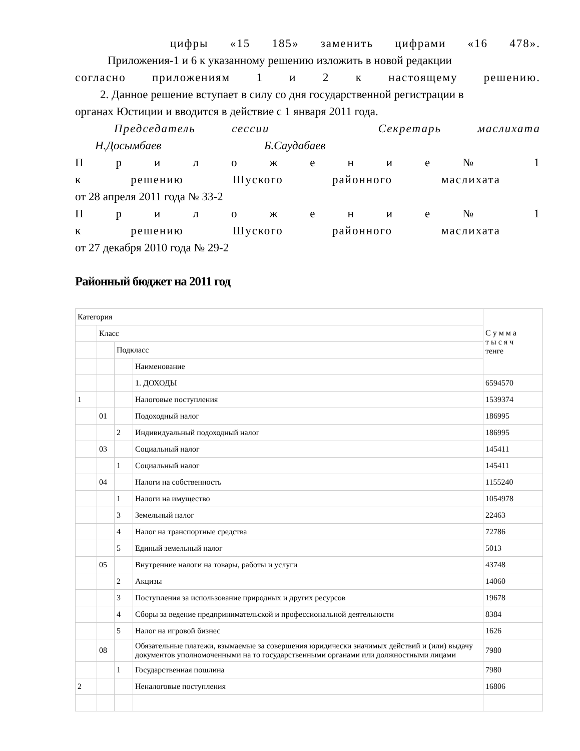цифры «15 185» заменить цифрами «16 478».
Приложения-1 и 6 к указанному решению изложить в новой редакции
согласно приложениям 1 и 2 к настоящему решению.
2. Данное решение вступает в силу со дня государственной регистрации в
органах Юстиции и вводится в действие с 1 января 2011 года.
Председатель сессии Секретарь маслихата
Н.Досымбаев Б.Саудабаев
П р и л о ж е н и е № 1
к решению Шуского районного маслихата
от 28 апреля 2011 года № 33-2
П р и л о ж е н и е № 1
к решению Шуского районного маслихата
от 27 декабря 2010 года № 29-2
Районный бюджет на 2011 год
| Категория | | | | С у м м а т ы с я ч тенге |
| | Класс | | | |
| | | Подкласс | | |
| | | | Наименование | |
| | | | 1. ДОХОДЫ | 6594570 |
| 1 | | | Налоговые поступления | 1539374 |
| | 01 | | Подоходный налог | 186995 |
| | | 2 | Индивидуальный подоходный налог | 186995 |
| | 03 | | Социальный налог | 145411 |
| | | 1 | Социальный налог | 145411 |
| | 04 | | Налоги на собственность | 1155240 |
| | | 1 | Налоги на имущество | 1054978 |
| | | 3 | Земельный налог | 22463 |
| | | 4 | Налог на транспортные средства | 72786 |
| | | 5 | Единый земельный налог | 5013 |
| | 05 | | Внутренние налоги на товары, работы и услуги | 43748 |
| | | 2 | Акцизы | 14060 |
| | | 3 | Поступления за использование природных и других ресурсов | 19678 |
| | | 4 | Сборы за ведение предпринимательской и профессиональной деятельности | 8384 |
| | | 5 | Налог на игровой бизнес | 1626 |
| | 08 | | Обязательные платежи, взымаемые за совершения юридически значимых действий и (или) выдачу документов уполномоченными на то государственными органами или должностными лицами | 7980 |
| | | 1 | Государственная пошлина | 7980 |
| 2 | | | Неналоговые поступления | 16806 |